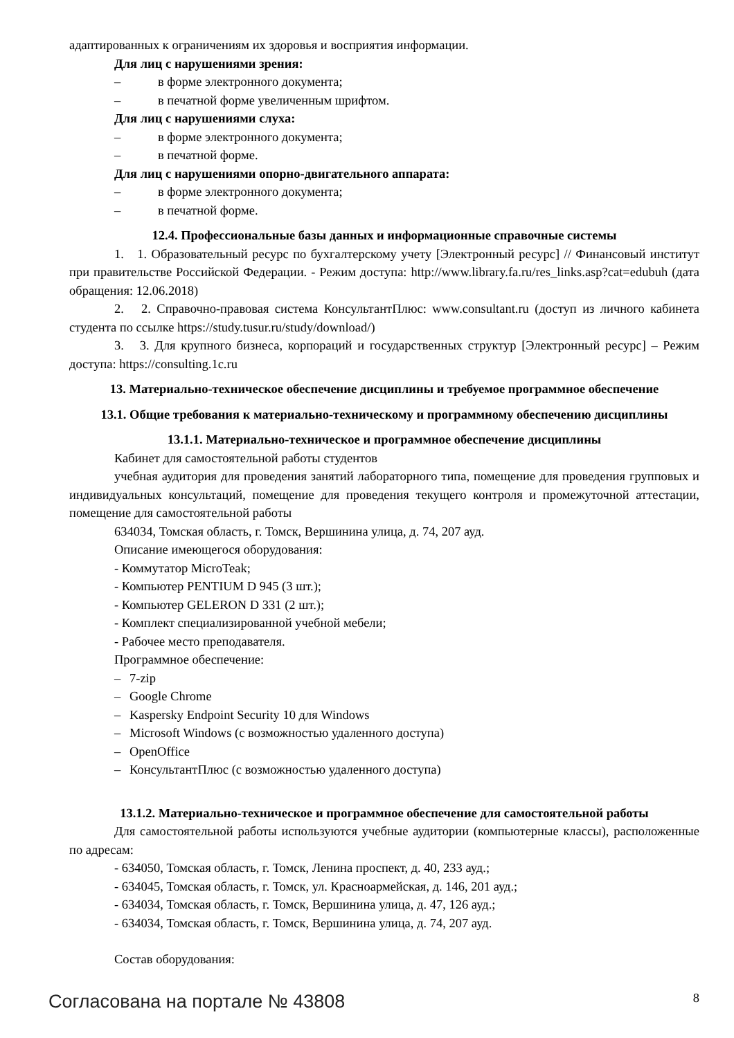адаптированных к ограничениям их здоровья и восприятия информации.
Для лиц с нарушениями зрения:
– в форме электронного документа;
– в печатной форме увеличенным шрифтом.
Для лиц с нарушениями слуха:
– в форме электронного документа;
– в печатной форме.
Для лиц с нарушениями опорно-двигательного аппарата:
– в форме электронного документа;
– в печатной форме.
12.4. Профессиональные базы данных и информационные справочные системы
1. 1. Образовательный ресурс по бухгалтерскому учету [Электронный ресурс] // Финансовый институт при правительстве Российской Федерации. - Режим доступа: http://www.library.fa.ru/res_links.asp?cat=edubuh (дата обращения: 12.06.2018)
2. 2. Справочно-правовая система КонсультантПлюс: www.consultant.ru (доступ из личного кабинета студента по ссылке https://study.tusur.ru/study/download/)
3. 3. Для крупного бизнеса, корпораций и государственных структур [Электронный ресурс] – Режим доступа: https://consulting.1c.ru
13. Материально-техническое обеспечение дисциплины и требуемое программное обеспечение
13.1. Общие требования к материально-техническому и программному обеспечению дисциплины
13.1.1. Материально-техническое и программное обеспечение дисциплины
Кабинет для самостоятельной работы студентов
учебная аудитория для проведения занятий лабораторного типа, помещение для проведения групповых и индивидуальных консультаций, помещение для проведения текущего контроля и промежуточной аттестации, помещение для самостоятельной работы
634034, Томская область, г. Томск, Вершинина улица, д. 74, 207 ауд.
Описание имеющегося оборудования:
- Коммутатор MicroTeak;
- Компьютер PENTIUM D 945 (3 шт.);
- Компьютер GELERON D 331 (2 шт.);
- Комплект специализированной учебной мебели;
- Рабочее место преподавателя.
Программное обеспечение:
– 7-zip
– Google Chrome
– Kaspersky Endpoint Security 10 для Windows
– Microsoft Windows (с возможностью удаленного доступа)
– OpenOffice
– КонсультантПлюс (с возможностью удаленного доступа)
13.1.2. Материально-техническое и программное обеспечение для самостоятельной работы
Для самостоятельной работы используются учебные аудитории (компьютерные классы), расположенные по адресам:
- 634050, Томская область, г. Томск, Ленина проспект, д. 40, 233 ауд.;
- 634045, Томская область, г. Томск, ул. Красноармейская, д. 146, 201 ауд.;
- 634034, Томская область, г. Томск, Вершинина улица, д. 47, 126 ауд.;
- 634034, Томская область, г. Томск, Вершинина улица, д. 74, 207 ауд.
Состав оборудования:
Согласована на портале № 43808 8